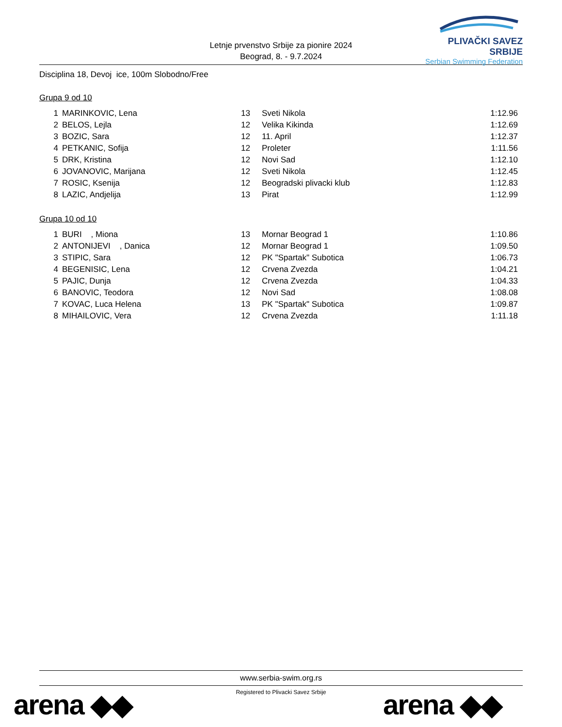Letnje prvenstvo Srbije za pionire 2024
Beograd, 8. - 9.7.2024
PLIVAČKI SAVEZ SRBIJE
Serbian Swimming Federation
Disciplina 18, Devoj ice, 100m Slobodno/Free
Grupa 9 od 10
| 1 | MARINKOVIC, Lena | 13 | Sveti Nikola | 1:12.96 |
| 2 | BELOS, Lejla | 12 | Velika Kikinda | 1:12.69 |
| 3 | BOZIC, Sara | 12 | 11. April | 1:12.37 |
| 4 | PETKANIC, Sofija | 12 | Proleter | 1:11.56 |
| 5 | DRK, Kristina | 12 | Novi Sad | 1:12.10 |
| 6 | JOVANOVIC, Marijana | 12 | Sveti Nikola | 1:12.45 |
| 7 | ROSIC, Ksenija | 12 | Beogradski plivacki klub | 1:12.83 |
| 8 | LAZIC, Andjelija | 13 | Pirat | 1:12.99 |
Grupa 10 od 10
| 1 | BURI , Miona | 13 | Mornar Beograd 1 | 1:10.86 |
| 2 | ANTONIJEVI , Danica | 12 | Mornar Beograd 1 | 1:09.50 |
| 3 | STIPIC, Sara | 12 | PK "Spartak" Subotica | 1:06.73 |
| 4 | BEGENISIC, Lena | 12 | Crvena Zvezda | 1:04.21 |
| 5 | PAJIC, Dunja | 12 | Crvena Zvezda | 1:04.33 |
| 6 | BANOVIC, Teodora | 12 | Novi Sad | 1:08.08 |
| 7 | KOVAC, Luca Helena | 13 | PK "Spartak" Subotica | 1:09.87 |
| 8 | MIHAILOVIC, Vera | 12 | Crvena Zvezda | 1:11.18 |
www.serbia-swim.org.rs
Registered to Plivacki Savez Srbije
arena ◆◆ arena ◆◆